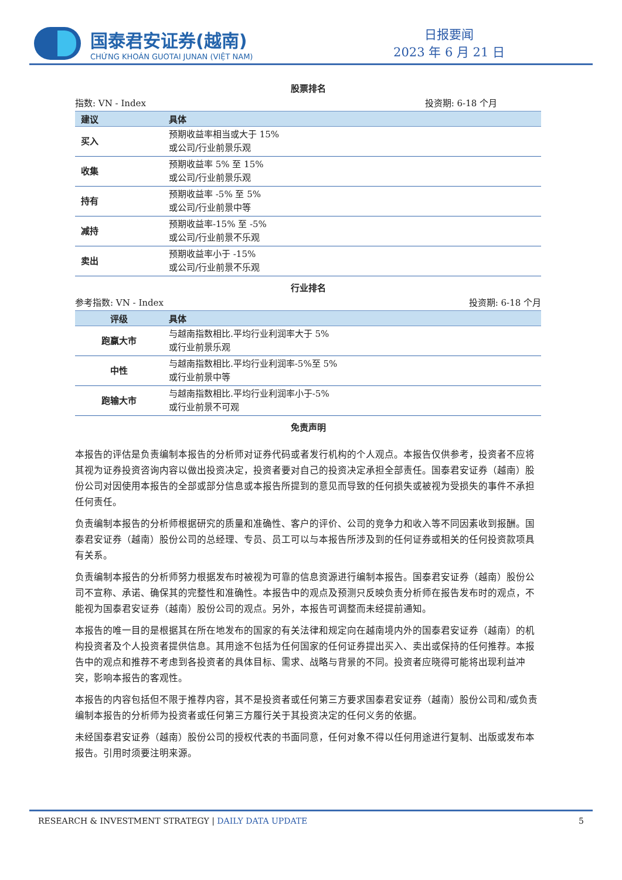国泰君安证券(越南)
CHỨNG KHOÁN GUOTAI JUNAN (VIỆT NAM)
日报要闻
2023 年 6 月 21 日
股票排名
指数: VN - Index 投资期: 6-18 个月
| 建议 | 具体 |
| --- | --- |
| 买入 | 预期收益率相当或大于 15% 或公司/行业前景乐观 |
| 收集 | 预期收益率 5% 至 15% 或公司/行业前景乐观 |
| 持有 | 预期收益率 -5% 至 5% 或公司/行业前景中等 |
| 减持 | 预期收益率-15% 至 -5% 或公司/行业前景不乐观 |
| 卖出 | 预期收益率小于 -15% 或公司/行业前景不乐观 |
行业排名
参考指数: VN - Index 投资期: 6-18 个月
| 评级 | 具体 |
| --- | --- |
| 跑赢大市 | 与越南指数相比.平均行业利润率大于 5% 或行业前景乐观 |
| 中性 | 与越南指数相比.平均行业利润率-5%至 5% 或行业前景中等 |
| 跑输大市 | 与越南指数相比.平均行业利润率小于-5% 或行业前景不可观 |
免责声明
本报告的评估是负责编制本报告的分析师对证券代码或者发行机构的个人观点。本报告仅供参考，投资者不应将其视为证券投资咨询内容以做出投资决定，投资者要对自己的投资决定承担全部责任。国泰君安证券（越南）股份公司对因使用本报告的全部或部分信息或本报告所提到的意见而导致的任何损失或被视为受损失的事件不承担任何责任。
负责编制本报告的分析师根据研究的质量和准确性、客户的评价、公司的竞争力和收入等不同因素收到报酬。国泰君安证券（越南）股份公司的总经理、专员、员工可以与本报告所涉及到的任何证券或相关的任何投资款项具有关系。
负责编制本报告的分析师努力根据发布时被视为可靠的信息资源进行编制本报告。国泰君安证券（越南）股份公司不宣称、承诺、确保其的完整性和准确性。本报告中的观点及预测只反映负责分析师在报告发布时的观点，不能视为国泰君安证券（越南）股份公司的观点。另外，本报告可调整而未经提前通知。
本报告的唯一目的是根据其在所在地发布的国家的有关法律和规定向在越南境内外的国泰君安证券（越南）的机构投资者及个人投资者提供信息。其用途不包括为任何国家的任何证券提出买入、卖出或保持的任何推荐。本报告中的观点和推荐不考虑到各投资者的具体目标、需求、战略与背景的不同。投资者应晓得可能将出现利益冲突，影响本报告的客观性。
本报告的内容包括但不限于推荐内容，其不是投资者或任何第三方要求国泰君安证券（越南）股份公司和/或负责编制本报告的分析师为投资者或任何第三方履行关于其投资决定的任何义务的依据。
未经国泰君安证券（越南）股份公司的授权代表的书面同意，任何对象不得以任何用途进行复制、出版或发布本报告。引用时须要注明来源。
RESEARCH & INVESTMENT STRATEGY | DAILY DATA UPDATE 5